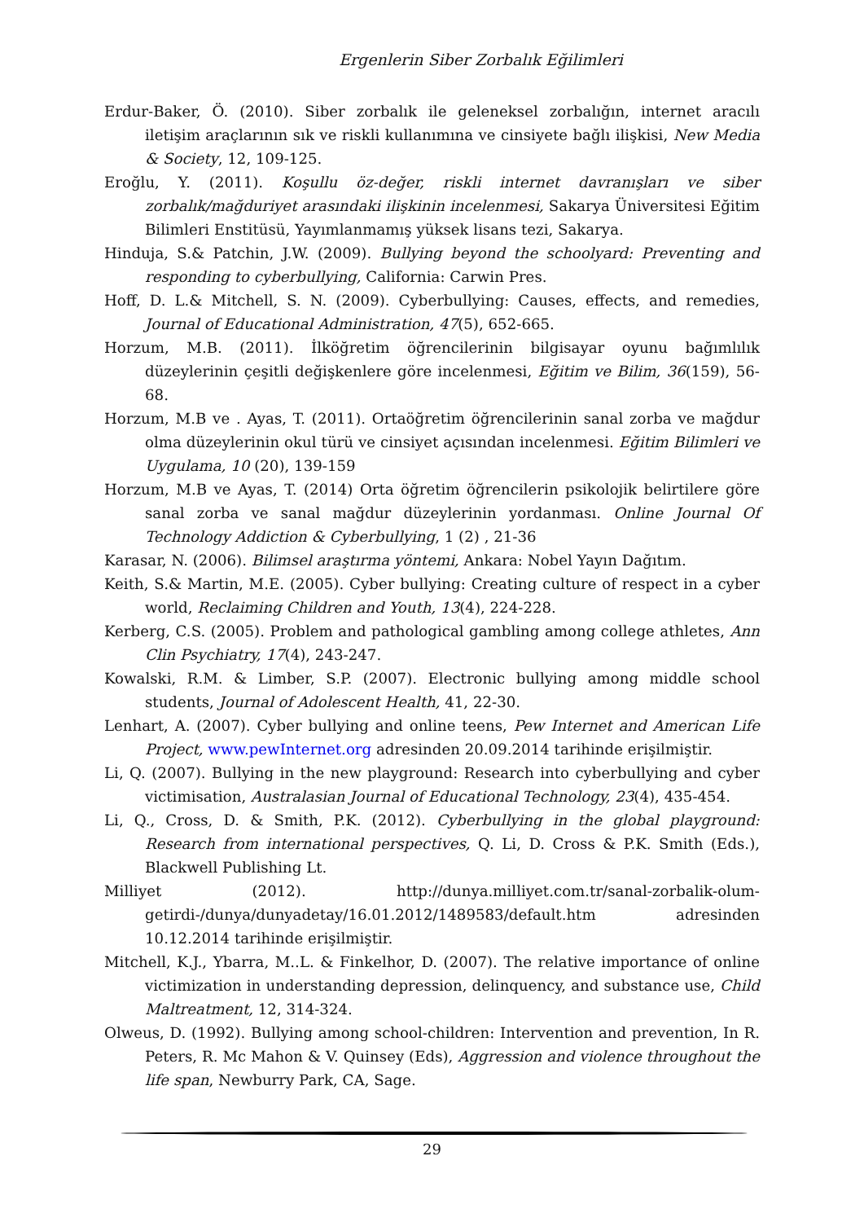Ergenlerin Siber Zorbalık Eğilimleri
Erdur-Baker, Ö. (2010). Siber zorbalık ile geleneksel zorbalığın, internet aracılı iletişim araçlarının sık ve riskli kullanımına ve cinsiyete bağlı ilişkisi, New Media & Society, 12, 109-125.
Eroğlu, Y. (2011). Koşullu öz-değer, riskli internet davranışları ve siber zorbalık/mağduriyet arasındaki ilişkinin incelenmesi, Sakarya Üniversitesi Eğitim Bilimleri Enstitüsü, Yayımlanmamış yüksek lisans tezi, Sakarya.
Hinduja, S.& Patchin, J.W. (2009). Bullying beyond the schoolyard: Preventing and responding to cyberbullying, California: Carwin Pres.
Hoff, D. L.& Mitchell, S. N. (2009). Cyberbullying: Causes, effects, and remedies, Journal of Educational Administration, 47(5), 652-665.
Horzum, M.B. (2011). İlköğretim öğrencilerinin bilgisayar oyunu bağımlılık düzeylerinin çeşitli değişkenlere göre incelenmesi, Eğitim ve Bilim, 36(159), 56-68.
Horzum, M.B ve . Ayas, T. (2011). Ortaöğretim öğrencilerinin sanal zorba ve mağdur olma düzeylerinin okul türü ve cinsiyet açısından incelenmesi. Eğitim Bilimleri ve Uygulama, 10 (20), 139-159
Horzum, M.B ve Ayas, T. (2014) Orta öğretim öğrencilerin psikolojik belirtilere göre sanal zorba ve sanal mağdur düzeylerinin yordanması. Online Journal Of Technology Addiction & Cyberbullying, 1 (2) , 21-36
Karasar, N. (2006). Bilimsel araştırma yöntemi, Ankara: Nobel Yayın Dağıtım.
Keith, S.& Martin, M.E. (2005). Cyber bullying: Creating culture of respect in a cyber world, Reclaiming Children and Youth, 13(4), 224-228.
Kerberg, C.S. (2005). Problem and pathological gambling among college athletes, Ann Clin Psychiatry, 17(4), 243-247.
Kowalski, R.M. & Limber, S.P. (2007). Electronic bullying among middle school students, Journal of Adolescent Health, 41, 22-30.
Lenhart, A. (2007). Cyber bullying and online teens, Pew Internet and American Life Project, www.pewInternet.org adresinden 20.09.2014 tarihinde erişilmiştir.
Li, Q. (2007). Bullying in the new playground: Research into cyberbullying and cyber victimisation, Australasian Journal of Educational Technology, 23(4), 435-454.
Li, Q., Cross, D. & Smith, P.K. (2012). Cyberbullying in the global playground: Research from international perspectives, Q. Li, D. Cross & P.K. Smith (Eds.), Blackwell Publishing Lt.
Milliyet (2012). http://dunya.milliyet.com.tr/sanal-zorbalik-olum-getirdi-/dunya/dunyadetay/16.01.2012/1489583/default.htm adresinden 10.12.2014 tarihinde erişilmiştir.
Mitchell, K.J., Ybarra, M..L. & Finkelhor, D. (2007). The relative importance of online victimization in understanding depression, delinquency, and substance use, Child Maltreatment, 12, 314-324.
Olweus, D. (1992). Bullying among school-children: Intervention and prevention, In R. Peters, R. Mc Mahon & V. Quinsey (Eds), Aggression and violence throughout the life span, Newburry Park, CA, Sage.
29